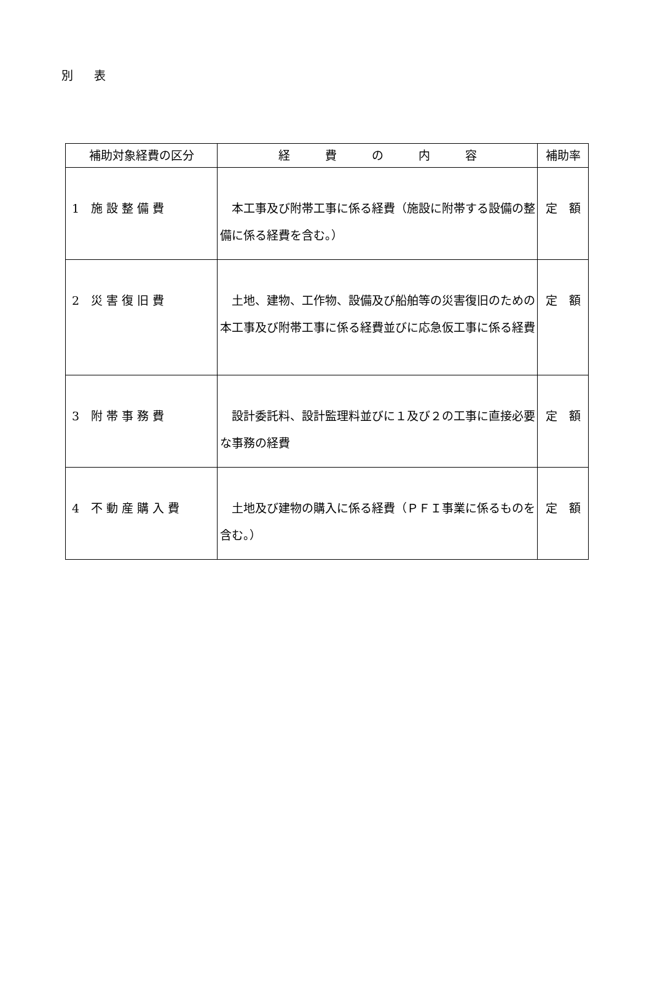別 表
| 補助対象経費の区分 | 経 費 の 内 容 | 補助率 |
| --- | --- | --- |
| 1 施 設 整 備 費 | 本工事及び附帯工事に係る経費（施設に附帯する設備の整備に係る経費を含む。） | 定 額 |
| 2 災 害 復 旧 費 | 土地、建物、工作物、設備及び船舶等の災害復旧のための本工事及び附帯工事に係る経費並びに応急仮工事に係る経費 | 定 額 |
| 3 附 帯 事 務 費 | 設計委託料、設計監理料並びに１及び２の工事に直接必要な事務の経費 | 定 額 |
| 4 不 動 産 購 入 費 | 土地及び建物の購入に係る経費（ＰＦＩ事業に係るものを含む。） | 定 額 |